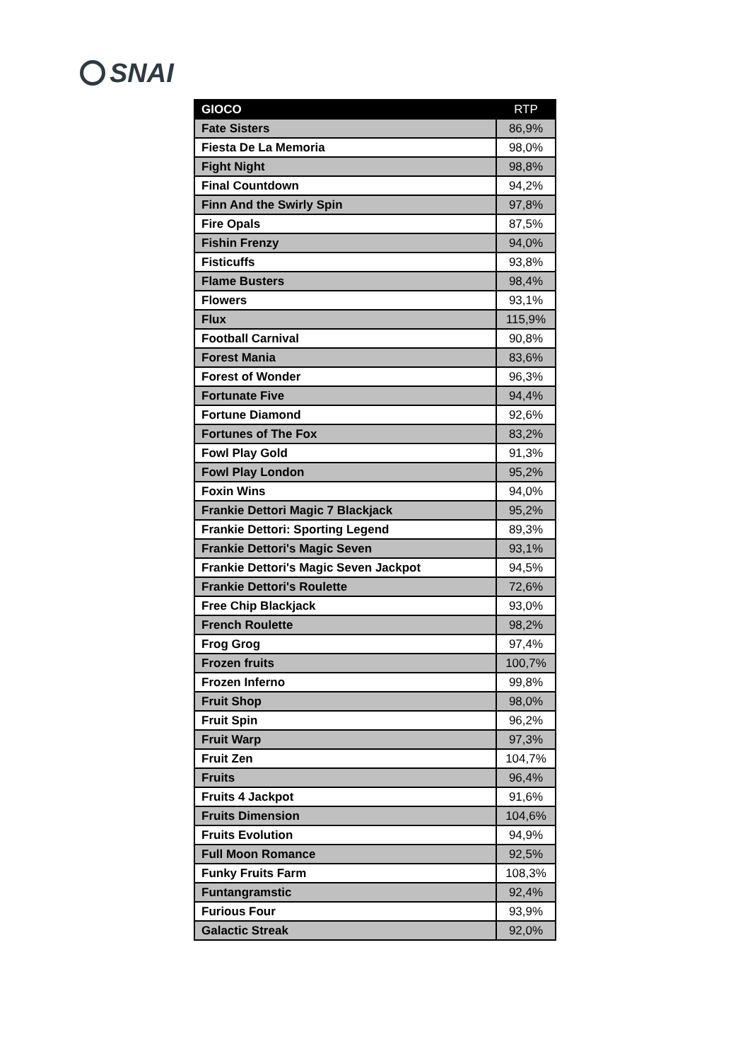SNAI
| GIOCO | RTP |
| --- | --- |
| Fate Sisters | 86,9% |
| Fiesta De La Memoria | 98,0% |
| Fight Night | 98,8% |
| Final Countdown | 94,2% |
| Finn And the Swirly Spin | 97,8% |
| Fire Opals | 87,5% |
| Fishin Frenzy | 94,0% |
| Fisticuffs | 93,8% |
| Flame Busters | 98,4% |
| Flowers | 93,1% |
| Flux | 115,9% |
| Football Carnival | 90,8% |
| Forest Mania | 83,6% |
| Forest of Wonder | 96,3% |
| Fortunate Five | 94,4% |
| Fortune Diamond | 92,6% |
| Fortunes of The Fox | 83,2% |
| Fowl Play Gold | 91,3% |
| Fowl Play London | 95,2% |
| Foxin Wins | 94,0% |
| Frankie Dettori Magic 7 Blackjack | 95,2% |
| Frankie Dettori: Sporting Legend | 89,3% |
| Frankie Dettori's Magic Seven | 93,1% |
| Frankie Dettori's Magic Seven Jackpot | 94,5% |
| Frankie Dettori's Roulette | 72,6% |
| Free Chip Blackjack | 93,0% |
| French Roulette | 98,2% |
| Frog Grog | 97,4% |
| Frozen fruits | 100,7% |
| Frozen Inferno | 99,8% |
| Fruit Shop | 98,0% |
| Fruit Spin | 96,2% |
| Fruit Warp | 97,3% |
| Fruit Zen | 104,7% |
| Fruits | 96,4% |
| Fruits 4 Jackpot | 91,6% |
| Fruits Dimension | 104,6% |
| Fruits Evolution | 94,9% |
| Full Moon Romance | 92,5% |
| Funky Fruits Farm | 108,3% |
| Funtangramstic | 92,4% |
| Furious Four | 93,9% |
| Galactic Streak | 92,0% |